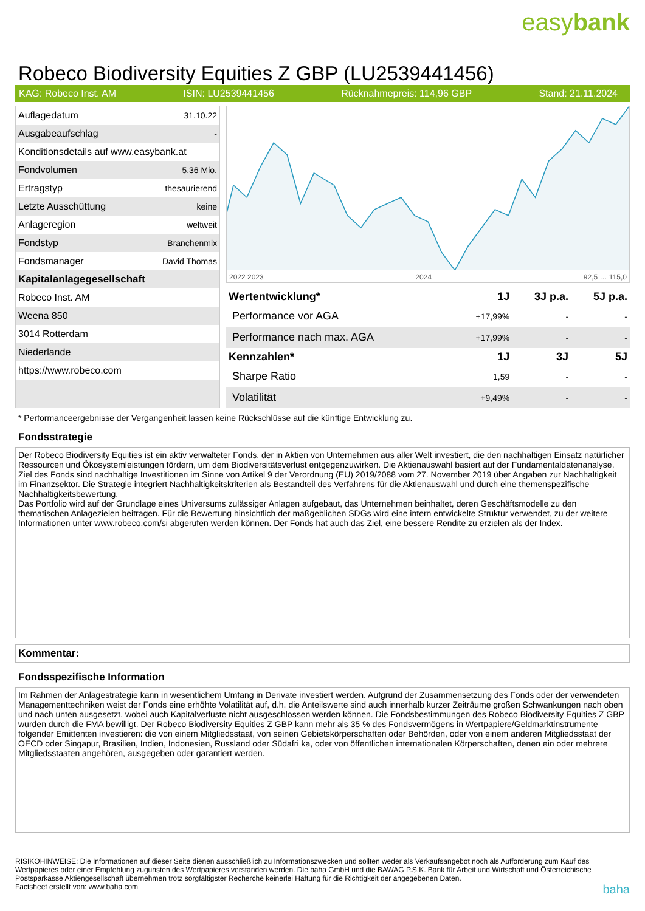easybank
Robeco Biodiversity Equities Z GBP (LU2539441456)
KAG: Robeco Inst. AM ISIN: LU2539441456 Rücknahmepreis: 114,96 GBP Stand: 21.11.2024
| Auflagedatum | 31.10.22 |
| Ausgabeaufschlag | - |
| Konditionsdetails auf www.easybank.at | |
| Fondvolumen | 5.36 Mio. |
| Ertragstyp | thesaurierend |
| Letzte Ausschüttung | keine |
| Anlageregion | weltweit |
| Fondstyp | Branchenmix |
| Fondsmanager | David Thomas |
| Kapitalanlagegesellschaft | |
| Robeco Inst. AM | |
| Weena 850 | |
| 3014 Rotterdam | |
| Niederlande | |
| https://www.robeco.com | |
2022 2023 2024 92,5 … 115,0
| Wertentwicklung* | 1J | 3J p.a. | 5J p.a. |
| --- | --- | --- | --- |
| Performance vor AGA | +17,99% | - | - |
| Performance nach max. AGA | +17,99% | - | - |
| Kennzahlen* | 1J | 3J | 5J |
| Sharpe Ratio | 1,59 | - | - |
| Volatilität | +9,49% | - | - |
* Performanceergebnisse der Vergangenheit lassen keine Rückschlüsse auf die künftige Entwicklung zu.
Fondsstrategie
Der Robeco Biodiversity Equities ist ein aktiv verwalteter Fonds, der in Aktien von Unternehmen aus aller Welt investiert, die den nachhaltigen Einsatz natürlicher Ressourcen und Ökosystemleistungen fördern, um dem Biodiversitätsverlust entgegenzuwirken. Die Aktienauswahl basiert auf der Fundamentaldatenanalyse. Ziel des Fonds sind nachhaltige Investitionen im Sinne von Artikel 9 der Verordnung (EU) 2019/2088 vom 27. November 2019 über Angaben zur Nachhaltigkeit im Finanzsektor. Die Strategie integriert Nachhaltigkeitskriterien als Bestandteil des Verfahrens für die Aktienauswahl und durch eine themenspezifische Nachhaltigkeitsbewertung.
Das Portfolio wird auf der Grundlage eines Universums zulässiger Anlagen aufgebaut, das Unternehmen beinhaltet, deren Geschäftsmodelle zu den thematischen Anlagezielen beitragen. Für die Bewertung hinsichtlich der maßgeblichen SDGs wird eine intern entwickelte Struktur verwendet, zu der weitere Informationen unter www.robeco.com/si abgerufen werden können. Der Fonds hat auch das Ziel, eine bessere Rendite zu erzielen als der Index.
Kommentar:
Fondsspezifische Information
Im Rahmen der Anlagestrategie kann in wesentlichem Umfang in Derivate investiert werden. Aufgrund der Zusammensetzung des Fonds oder der verwendeten Managementtechniken weist der Fonds eine erhöhte Volatilität auf, d.h. die Anteilswerte sind auch innerhalb kurzer Zeiträume großen Schwankungen nach oben und nach unten ausgesetzt, wobei auch Kapitalverluste nicht ausgeschlossen werden können. Die Fondsbestimmungen des Robeco Biodiversity Equities Z GBP wurden durch die FMA bewilligt. Der Robeco Biodiversity Equities Z GBP kann mehr als 35 % des Fondsvermögens in Wertpapiere/Geldmarktinstrumente folgender Emittenten investieren: die von einem Mitgliedsstaat, von seinen Gebietskörperschaften oder Behörden, oder von einem anderen Mitgliedsstaat der OECD oder Singapur, Brasilien, Indien, Indonesien, Russland oder Südafri ka, oder von öffentlichen internationalen Körperschaften, denen ein oder mehrere Mitgliedsstaaten angehören, ausgegeben oder garantiert werden.
RISIKOHINWEISE: Die Informationen auf dieser Seite dienen ausschließlich zu Informationszwecken und sollten weder als Verkaufsangebot noch als Aufforderung zum Kauf des Wertpapieres oder einer Empfehlung zugunsten des Wertpapieres verstanden werden. Die baha GmbH und die BAWAG P.S.K. Bank für Arbeit und Wirtschaft und Österreichische Postsparkasse Aktiengesellschaft übernehmen trotz sorgfältigster Recherche keinerlei Haftung für die Richtigkeit der angegebenen Daten.
Factsheet erstellt von: www.baha.com baha